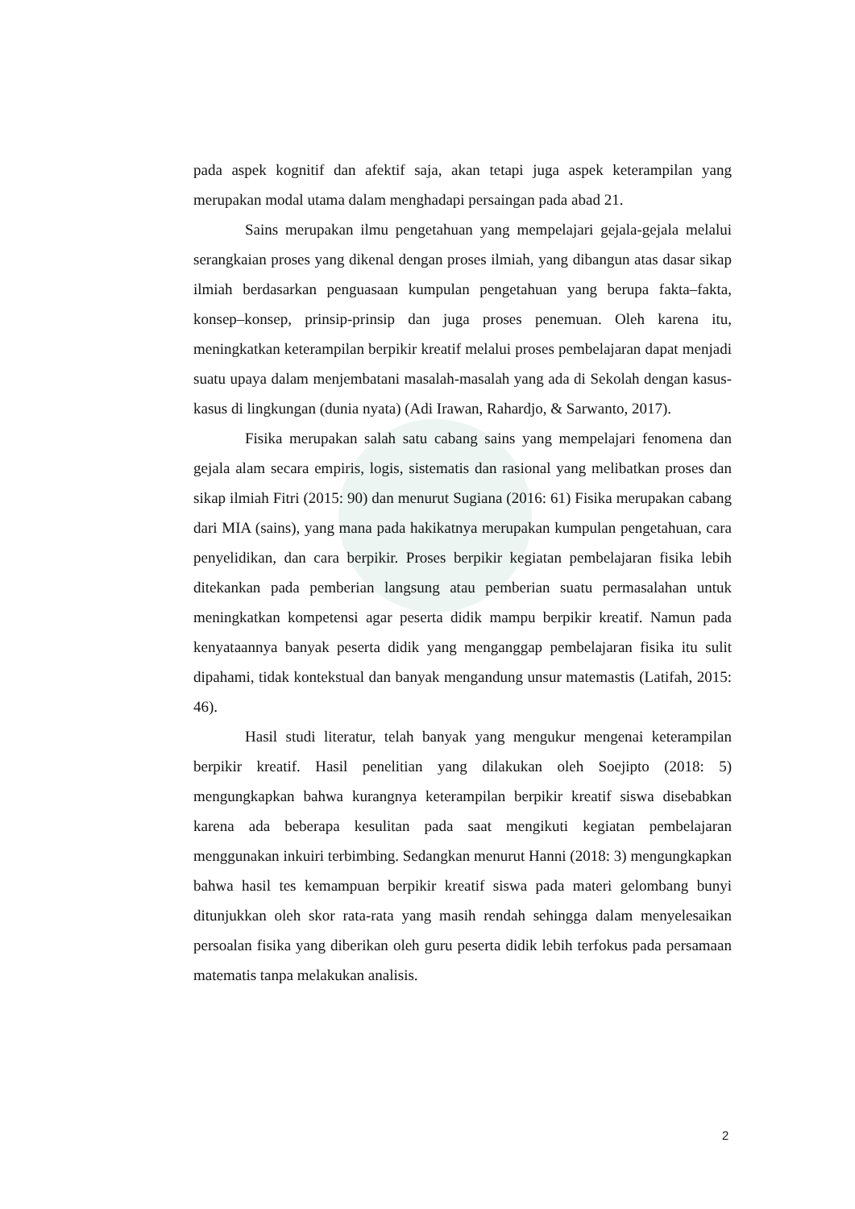pada aspek kognitif dan afektif saja, akan tetapi juga aspek keterampilan yang merupakan modal utama dalam menghadapi persaingan pada abad 21.
Sains merupakan ilmu pengetahuan yang mempelajari gejala-gejala melalui serangkaian proses yang dikenal dengan proses ilmiah, yang dibangun atas dasar sikap ilmiah berdasarkan penguasaan kumpulan pengetahuan yang berupa fakta–fakta, konsep–konsep, prinsip-prinsip dan juga proses penemuan. Oleh karena itu, meningkatkan keterampilan berpikir kreatif melalui proses pembelajaran dapat menjadi suatu upaya dalam menjembatani masalah-masalah yang ada di Sekolah dengan kasus-kasus di lingkungan (dunia nyata) (Adi Irawan, Rahardjo, & Sarwanto, 2017).
Fisika merupakan salah satu cabang sains yang mempelajari fenomena dan gejala alam secara empiris, logis, sistematis dan rasional yang melibatkan proses dan sikap ilmiah Fitri (2015: 90) dan menurut Sugiana (2016: 61) Fisika merupakan cabang dari MIA (sains), yang mana pada hakikatnya merupakan kumpulan pengetahuan, cara penyelidikan, dan cara berpikir. Proses berpikir kegiatan pembelajaran fisika lebih ditekankan pada pemberian langsung atau pemberian suatu permasalahan untuk meningkatkan kompetensi agar peserta didik mampu berpikir kreatif. Namun pada kenyataannya banyak peserta didik yang menganggap pembelajaran fisika itu sulit dipahami, tidak kontekstual dan banyak mengandung unsur matemastis (Latifah, 2015: 46).
Hasil studi literatur, telah banyak yang mengukur mengenai keterampilan berpikir kreatif. Hasil penelitian yang dilakukan oleh Soejipto (2018: 5) mengungkapkan bahwa kurangnya keterampilan berpikir kreatif siswa disebabkan karena ada beberapa kesulitan pada saat mengikuti kegiatan pembelajaran menggunakan inkuiri terbimbing. Sedangkan menurut Hanni (2018: 3) mengungkapkan bahwa hasil tes kemampuan berpikir kreatif siswa pada materi gelombang bunyi ditunjukkan oleh skor rata-rata yang masih rendah sehingga dalam menyelesaikan persoalan fisika yang diberikan oleh guru peserta didik lebih terfokus pada persamaan matematis tanpa melakukan analisis.
2